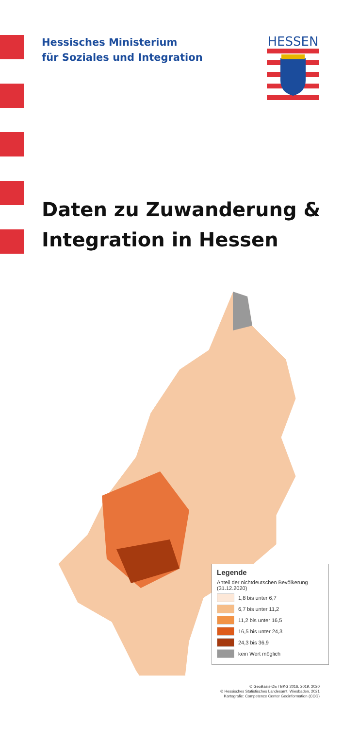Hessisches Ministerium
für Soziales und Integration
HESSEN
Daten zu Zuwanderung &
Integration in Hessen
Legende
Anteil der nichtdeutschen Bevölkerung
(31.12.2020)
1,8 bis unter 6,7
6,7 bis unter 11,2
11,2 bis unter 16,5
16,5 bis unter 24,3
24,3 bis 36,9
kein Wert möglich
© GeoBasis-DE / BKG 2016, 2019, 2020
© Hessisches Statistisches Landesamt, Wiesbaden, 2021
Kartografie: Competence Center Geoinformation (CCG)